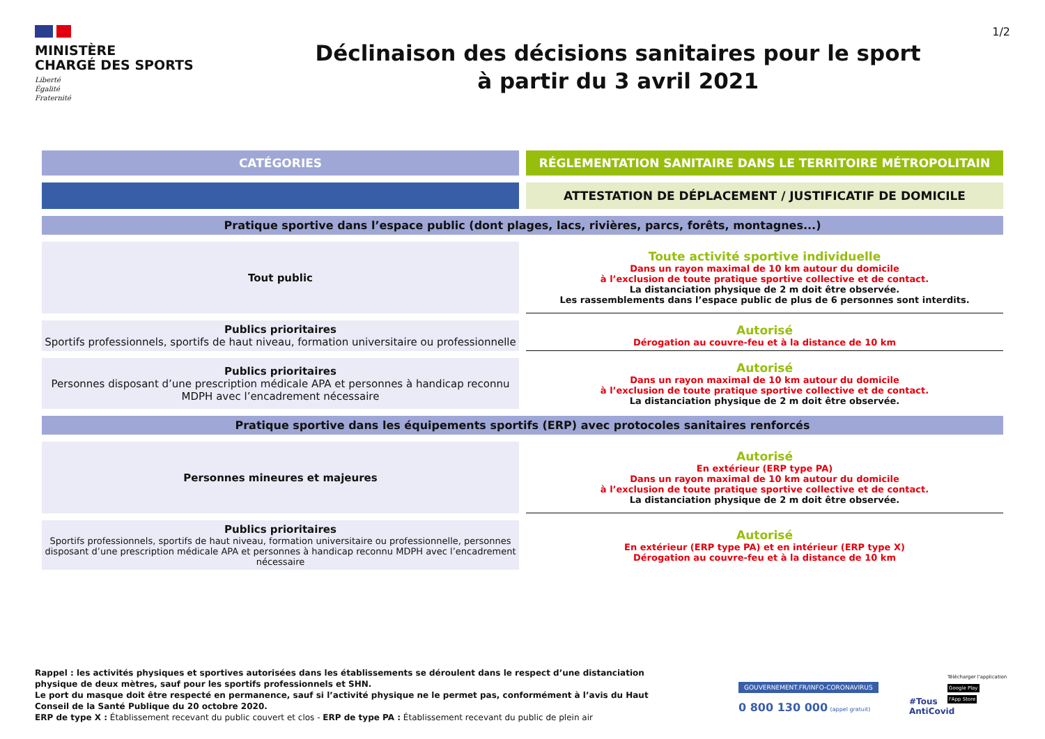MINISTÈRE
CHARGÉ DES SPORTS
Liberté
Égalité
Fraternité
Déclinaison des décisions sanitaires pour le sport
à partir du 3 avril 2021
1/2
| CATÉGORIES | RÉGLEMENTATION SANITAIRE DANS LE TERRITOIRE MÉTROPOLITAIN |
| --- | --- |
| | ATTESTATION DE DÉPLACEMENT / JUSTIFICATIF DE DOMICILE |
| Pratique sportive dans l’espace public (dont plages, lacs, rivières, parcs, forêts, montagnes...) | |
| Tout public | Toute activité sportive individuelle Dans un rayon maximal de 10 km autour du domicile à l’exclusion de toute pratique sportive collective et de contact. La distanciation physique de 2 m doit être observée. Les rassemblements dans l’espace public de plus de 6 personnes sont interdits. |
| Publics prioritaires Sportifs professionnels, sportifs de haut niveau, formation universitaire ou professionnelle | Autorisé Dérogation au couvre-feu et à la distance de 10 km |
| Publics prioritaires Personnes disposant d’une prescription médicale APA et personnes à handicap reconnu MDPH avec l’encadrement nécessaire | Autorisé Dans un rayon maximal de 10 km autour du domicile à l’exclusion de toute pratique sportive collective et de contact. La distanciation physique de 2 m doit être observée. |
| Pratique sportive dans les équipements sportifs (ERP) avec protocoles sanitaires renforcés | |
| Personnes mineures et majeures | Autorisé En extérieur (ERP type PA) Dans un rayon maximal de 10 km autour du domicile à l’exclusion de toute pratique sportive collective et de contact. La distanciation physique de 2 m doit être observée. |
| Publics prioritaires Sportifs professionnels, sportifs de haut niveau, formation universitaire ou professionnelle, personnes disposant d’une prescription médicale APA et personnes à handicap reconnu MDPH avec l’encadrement nécessaire | Autorisé En extérieur (ERP type PA) et en intérieur (ERP type X) Dérogation au couvre-feu et à la distance de 10 km |
Rappel : les activités physiques et sportives autorisées dans les établissements se déroulent dans le respect d’une distanciation physique de deux mètres, sauf pour les sportifs professionnels et SHN.
Le port du masque doit être respecté en permanence, sauf si l’activité physique ne le permet pas, conformément à l’avis du Haut Conseil de la Santé Publique du 20 octobre 2020.
ERP de type X : Établissement recevant du public couvert et clos - ERP de type PA : Établissement recevant du public de plein air
GOUVERNEMENT.FR/INFO-CORONAVIRUS
0 800 130 000 (appel gratuit)
#Tous
AntiCovid
Télécharger l'application
Google Play
l'App Store